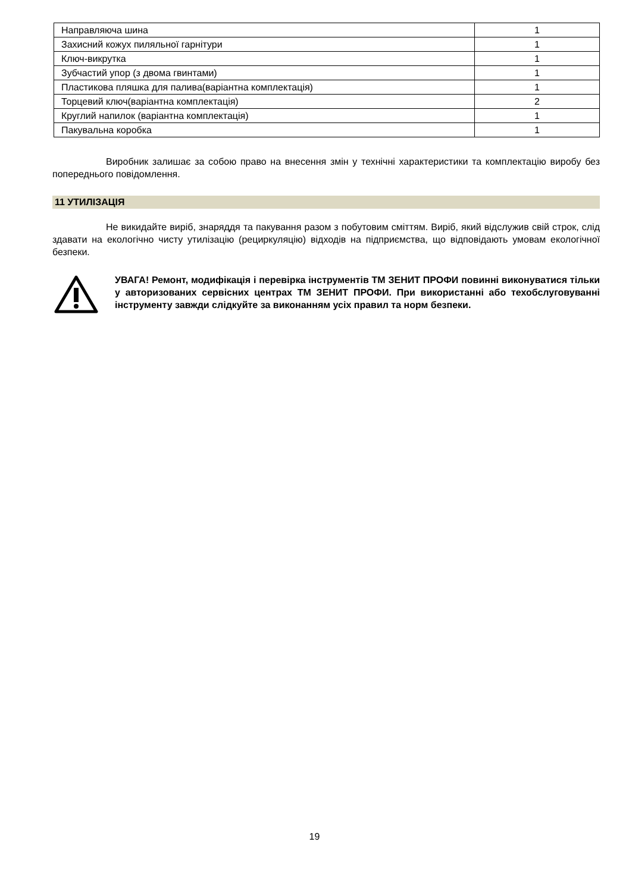| Направляюча шина | 1 |
| Захисний кожух пиляльної гарнітури | 1 |
| Ключ-викрутка | 1 |
| Зубчастий упор (з двома гвинтами) | 1 |
| Пластикова пляшка для палива(варіантна комплектація) | 1 |
| Торцевий ключ(варіантна комплектація) | 2 |
| Круглий напилок (варіантна комплектація) | 1 |
| Пакувальна коробка | 1 |
Виробник залишає за собою право на внесення змін у технічні характеристики та комплектацію виробу без попереднього повідомлення.
11 УТИЛІЗАЦІЯ
Не викидайте виріб, знаряддя та пакування разом з побутовим сміттям. Виріб, який відслужив свій строк, слід здавати на екологічно чисту утилізацію (рециркуляцію) відходів на підприємства, що відповідають умовам екологічної безпеки.
УВАГА! Ремонт, модифікація і перевірка інструментів ТМ ЗЕНИТ ПРОФИ повинні виконуватися тільки у авторизованих сервісних центрах ТМ ЗЕНИТ ПРОФИ. При використанні або техобслуговуванні інструменту завжди слідкуйте за виконанням усіх правил та норм безпеки.
19